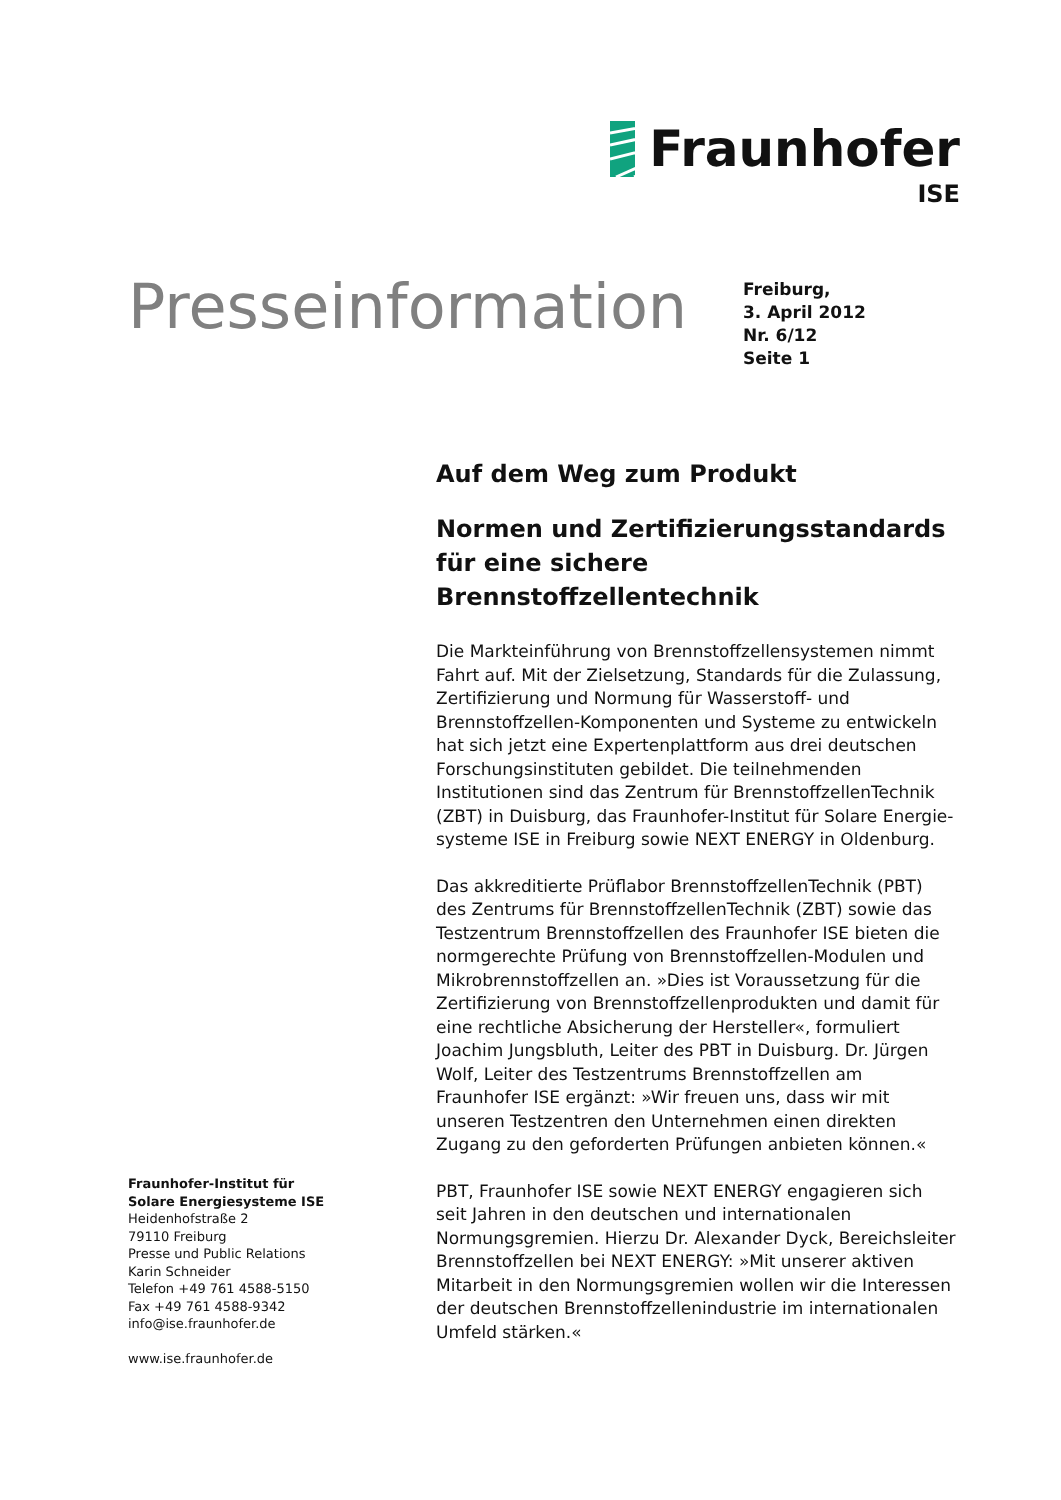Fraunhofer
ISE
Presseinformation
Freiburg,
3. April 2012
Nr. 6/12
Seite 1
Auf dem Weg zum Produkt
Normen und Zertifizierungsstandards für eine sichere Brennstoffzellentechnik
Die Markteinführung von Brennstoffzellensystemen nimmt Fahrt auf. Mit der Zielsetzung, Standards für die Zulassung, Zertifizierung und Normung für Wasserstoff- und Brennstoffzellen-Komponenten und Systeme zu entwickeln hat sich jetzt eine Expertenplattform aus drei deutschen Forschungsinstituten gebildet. Die teilnehmenden Institutionen sind das Zentrum für BrennstoffzellenTechnik (ZBT) in Duisburg, das Fraunhofer-Institut für Solare Energie-systeme ISE in Freiburg sowie NEXT ENERGY in Oldenburg.
Das akkreditierte Prüflabor BrennstoffzellenTechnik (PBT) des Zentrums für BrennstoffzellenTechnik (ZBT) sowie das Testzentrum Brennstoffzellen des Fraunhofer ISE bieten die normgerechte Prüfung von Brennstoffzellen-Modulen und Mikrobrennstoffzellen an. »Dies ist Voraussetzung für die Zertifizierung von Brennstoffzellenprodukten und damit für eine rechtliche Absicherung der Hersteller«, formuliert Joachim Jungsbluth, Leiter des PBT in Duisburg. Dr. Jürgen Wolf, Leiter des Testzentrums Brennstoffzellen am Fraunhofer ISE ergänzt: »Wir freuen uns, dass wir mit unseren Testzentren den Unternehmen einen direkten Zugang zu den geforderten Prüfungen anbieten können.«
PBT, Fraunhofer ISE sowie NEXT ENERGY engagieren sich seit Jahren in den deutschen und internationalen Normungsgremien. Hierzu Dr. Alexander Dyck, Bereichsleiter Brennstoffzellen bei NEXT ENERGY: »Mit unserer aktiven Mitarbeit in den Normungsgremien wollen wir die Interessen der deutschen Brennstoffzellenindustrie im internationalen Umfeld stärken.«
Fraunhofer-Institut für
Solare Energiesysteme ISE
Heidenhofstraße 2
79110 Freiburg
Presse und Public Relations
Karin Schneider
Telefon +49 761 4588-5150
Fax +49 761 4588-9342
info@ise.fraunhofer.de
www.ise.fraunhofer.de